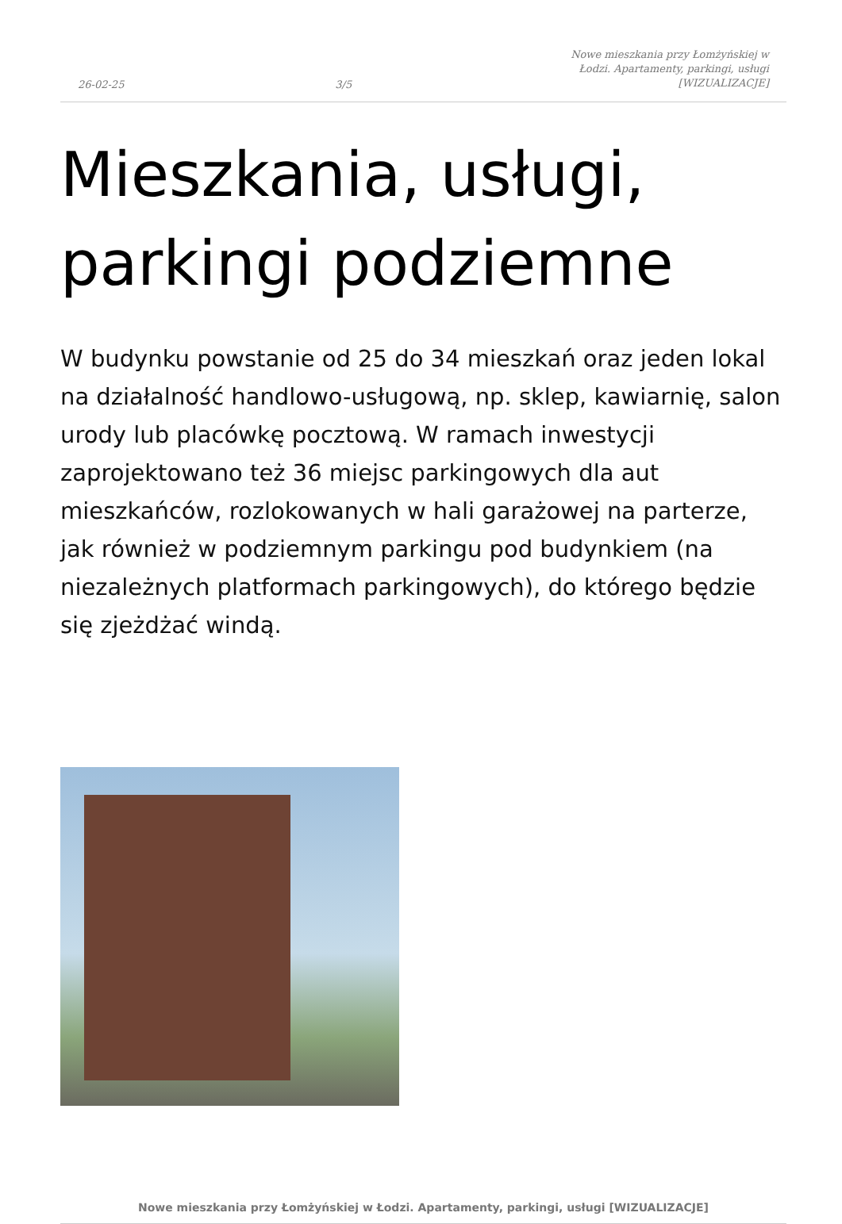26-02-25 3/5 Nowe mieszkania przy Łomżyńskiej w Łodzi. Apartamenty, parkingi, usługi [WIZUALIZACJE]
Mieszkania, usługi, parkingi podziemne
W budynku powstanie od 25 do 34 mieszkań oraz jeden lokal na działalność handlowo-usługową, np. sklep, kawiarnię, salon urody lub placówkę pocztową. W ramach inwestycji zaprojektowano też 36 miejsc parkingowych dla aut mieszkańców, rozlokowanych w hali garażowej na parterze, jak również w podziemnym parkingu pod budynkiem (na niezależnych platformach parkingowych), do którego będzie się zjeżdżać windą.
Nowe mieszkania przy Łomżyńskiej w Łodzi. Apartamenty, parkingi, usługi [WIZUALIZACJE]